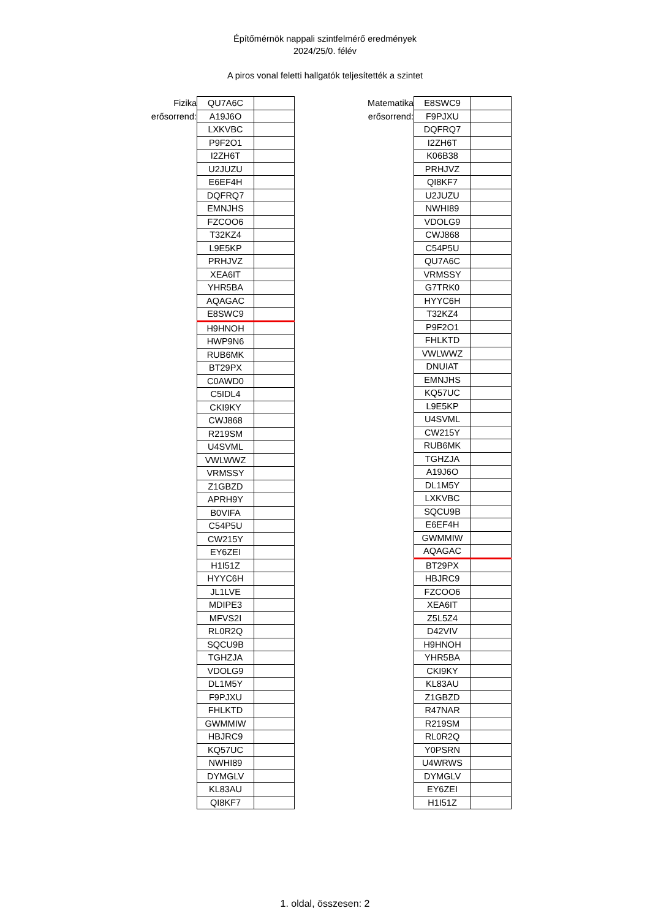Építőmérnök nappali szintfelmérő eredmények
2024/25/0. félév
A piros vonal feletti hallgatók teljesítették a szintet
Fizika
erősorrend:
| QU7A6C | |
| A19J6O | |
| LXKVBC | |
| P9F2O1 | |
| I2ZH6T | |
| U2JUZU | |
| E6EF4H | |
| DQFRQ7 | |
| EMNJHS | |
| FZCOO6 | |
| T32KZ4 | |
| L9E5KP | |
| PRHJVZ | |
| XEA6IT | |
| YHR5BA | |
| AQAGAC | |
| E8SWC9 | |
| H9HNOH | |
| HWP9N6 | |
| RUB6MK | |
| BT29PX | |
| C0AWD0 | |
| C5IDL4 | |
| CKI9KY | |
| CWJ868 | |
| R219SM | |
| U4SVML | |
| VWLWWZ | |
| VRMSSY | |
| Z1GBZD | |
| APRH9Y | |
| B0VIFA | |
| C54P5U | |
| CW215Y | |
| EY6ZEI | |
| H1I51Z | |
| HYYC6H | |
| JL1LVE | |
| MDIPE3 | |
| MFVS2I | |
| RL0R2Q | |
| SQCU9B | |
| TGHZJA | |
| VDOLG9 | |
| DL1M5Y | |
| F9PJXU | |
| FHLKTD | |
| GWMMIW | |
| HBJRC9 | |
| KQ57UC | |
| NWHI89 | |
| DYMGLV | |
| KL83AU | |
| QI8KF7 | |
Matematika
erősorrend:
| E8SWC9 | |
| F9PJXU | |
| DQFRQ7 | |
| I2ZH6T | |
| K06B38 | |
| PRHJVZ | |
| QI8KF7 | |
| U2JUZU | |
| NWHI89 | |
| VDOLG9 | |
| CWJ868 | |
| C54P5U | |
| QU7A6C | |
| VRMSSY | |
| G7TRK0 | |
| HYYC6H | |
| T32KZ4 | |
| P9F2O1 | |
| FHLKTD | |
| VWLWWZ | |
| DNUIAT | |
| EMNJHS | |
| KQ57UC | |
| L9E5KP | |
| U4SVML | |
| CW215Y | |
| RUB6MK | |
| TGHZJA | |
| A19J6O | |
| DL1M5Y | |
| LXKVBC | |
| SQCU9B | |
| E6EF4H | |
| GWMMIW | |
| AQAGAC | |
| BT29PX | |
| HBJRC9 | |
| FZCOO6 | |
| XEA6IT | |
| Z5L5Z4 | |
| D42VIV | |
| H9HNOH | |
| YHR5BA | |
| CKI9KY | |
| KL83AU | |
| Z1GBZD | |
| R47NAR | |
| R219SM | |
| RL0R2Q | |
| Y0PSRN | |
| U4WRWS | |
| DYMGLV | |
| EY6ZEI | |
| H1I51Z | |
1. oldal, összesen: 2